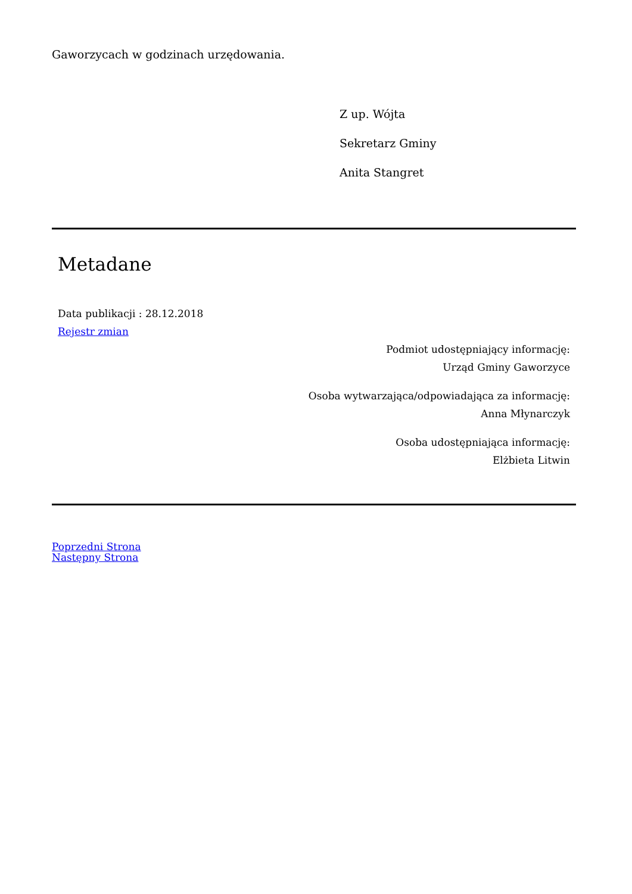Gaworzycach w godzinach urzędowania.
Z up. Wójta
Sekretarz Gminy
Anita Stangret
Metadane
Data publikacji : 28.12.2018
Rejestr zmian
Podmiot udostępniający informację:
Urząd Gminy Gaworzyce
Osoba wytwarzająca/odpowiadająca za informację:
Anna Młynarczyk
Osoba udostępniająca informację:
Elżbieta Litwin
Poprzedni Strona
Następny Strona